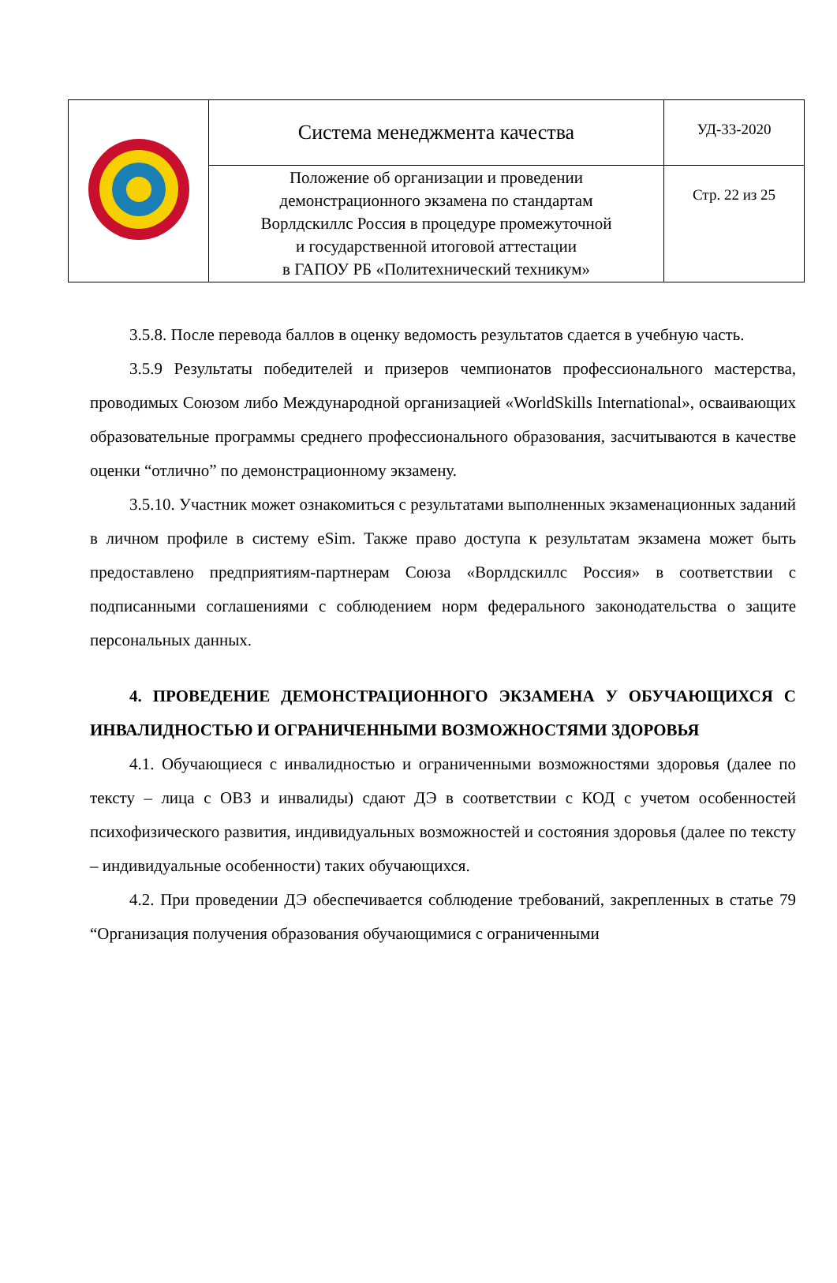| | Система менеджмента качества | УД-33-2020 |
| | Положение об организации и проведении демонстрационного экзамена по стандартам Ворлдскиллс Россия в процедуре промежуточной и государственной итоговой аттестации в ГАПОУ РБ «Политехнический техникум» | Стр. 22 из 25 |
3.5.8. После перевода баллов в оценку ведомость результатов сдается в учебную часть.
3.5.9 Результаты победителей и призеров чемпионатов профессионального мастерства, проводимых Союзом либо Международной организацией «WorldSkills International», осваивающих образовательные программы среднего профессионального образования, засчитываются в качестве оценки “отлично” по демонстрационному экзамену.
3.5.10. Участник может ознакомиться с результатами выполненных экзаменационных заданий в личном профиле в систему eSim. Также право доступа к результатам экзамена может быть предоставлено предприятиям-партнерам Союза «Ворлдскиллс Россия» в соответствии с подписанными соглашениями с соблюдением норм федерального законодательства о защите персональных данных.
4. ПРОВЕДЕНИЕ ДЕМОНСТРАЦИОННОГО ЭКЗАМЕНА У ОБУЧАЮЩИХСЯ С ИНВАЛИДНОСТЬЮ И ОГРАНИЧЕННЫМИ ВОЗМОЖНОСТЯМИ ЗДОРОВЬЯ
4.1. Обучающиеся с инвалидностью и ограниченными возможностями здоровья (далее по тексту – лица с ОВЗ и инвалиды) сдают ДЭ в соответствии с КОД с учетом особенностей психофизического развития, индивидуальных возможностей и состояния здоровья (далее по тексту – индивидуальные особенности) таких обучающихся.
4.2. При проведении ДЭ обеспечивается соблюдение требований, закрепленных в статье 79 “Организация получения образования обучающимися с ограниченными